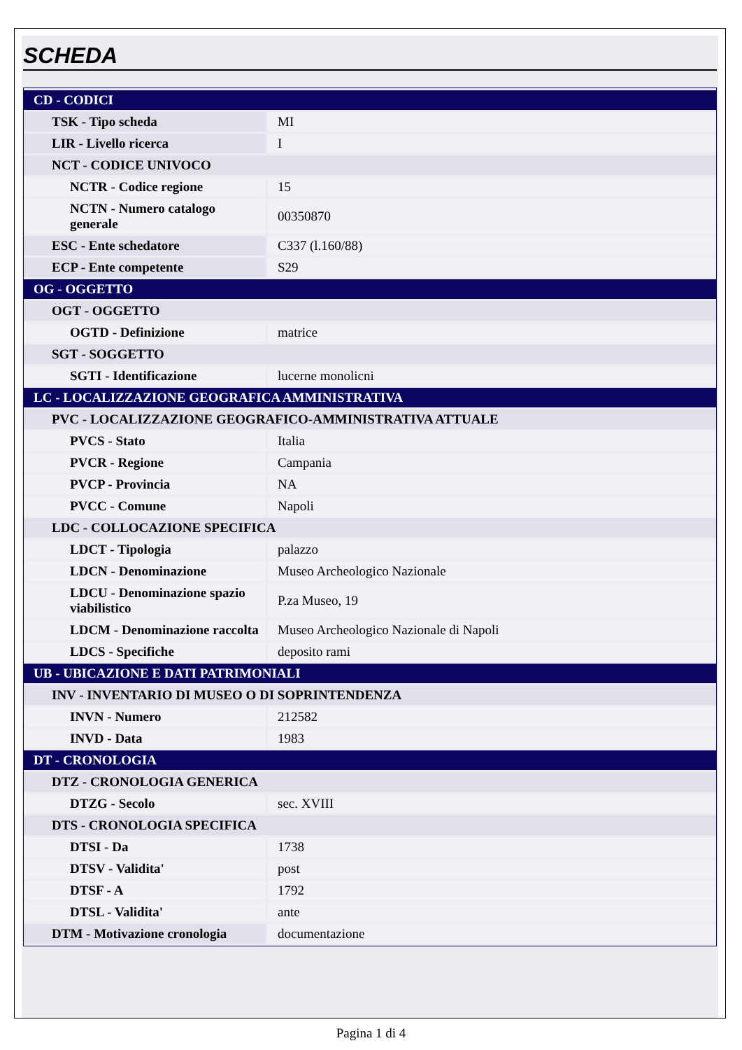SCHEDA
| CD - CODICI | |
| TSK - Tipo scheda | MI |
| LIR - Livello ricerca | I |
| NCT - CODICE UNIVOCO | |
| NCTR - Codice regione | 15 |
| NCTN - Numero catalogo generale | 00350870 |
| ESC - Ente schedatore | C337 (l.160/88) |
| ECP - Ente competente | S29 |
| OG - OGGETTO | |
| OGT - OGGETTO | |
| OGTD - Definizione | matrice |
| SGT - SOGGETTO | |
| SGTI - Identificazione | lucerne monolicni |
| LC - LOCALIZZAZIONE GEOGRAFICA AMMINISTRATIVA | |
| PVC - LOCALIZZAZIONE GEOGRAFICO-AMMINISTRATIVA ATTUALE | |
| PVCS - Stato | Italia |
| PVCR - Regione | Campania |
| PVCP - Provincia | NA |
| PVCC - Comune | Napoli |
| LDC - COLLOCAZIONE SPECIFICA | |
| LDCT - Tipologia | palazzo |
| LDCN - Denominazione | Museo Archeologico Nazionale |
| LDCU - Denominazione spazio viabilistico | P.za Museo, 19 |
| LDCM - Denominazione raccolta | Museo Archeologico Nazionale di Napoli |
| LDCS - Specifiche | deposito rami |
| UB - UBICAZIONE E DATI PATRIMONIALI | |
| INV - INVENTARIO DI MUSEO O DI SOPRINTENDENZA | |
| INVN - Numero | 212582 |
| INVD - Data | 1983 |
| DT - CRONOLOGIA | |
| DTZ - CRONOLOGIA GENERICA | |
| DTZG - Secolo | sec. XVIII |
| DTS - CRONOLOGIA SPECIFICA | |
| DTSI - Da | 1738 |
| DTSV - Validita' | post |
| DTSF - A | 1792 |
| DTSL - Validita' | ante |
| DTM - Motivazione cronologia | documentazione |
Pagina 1 di 4